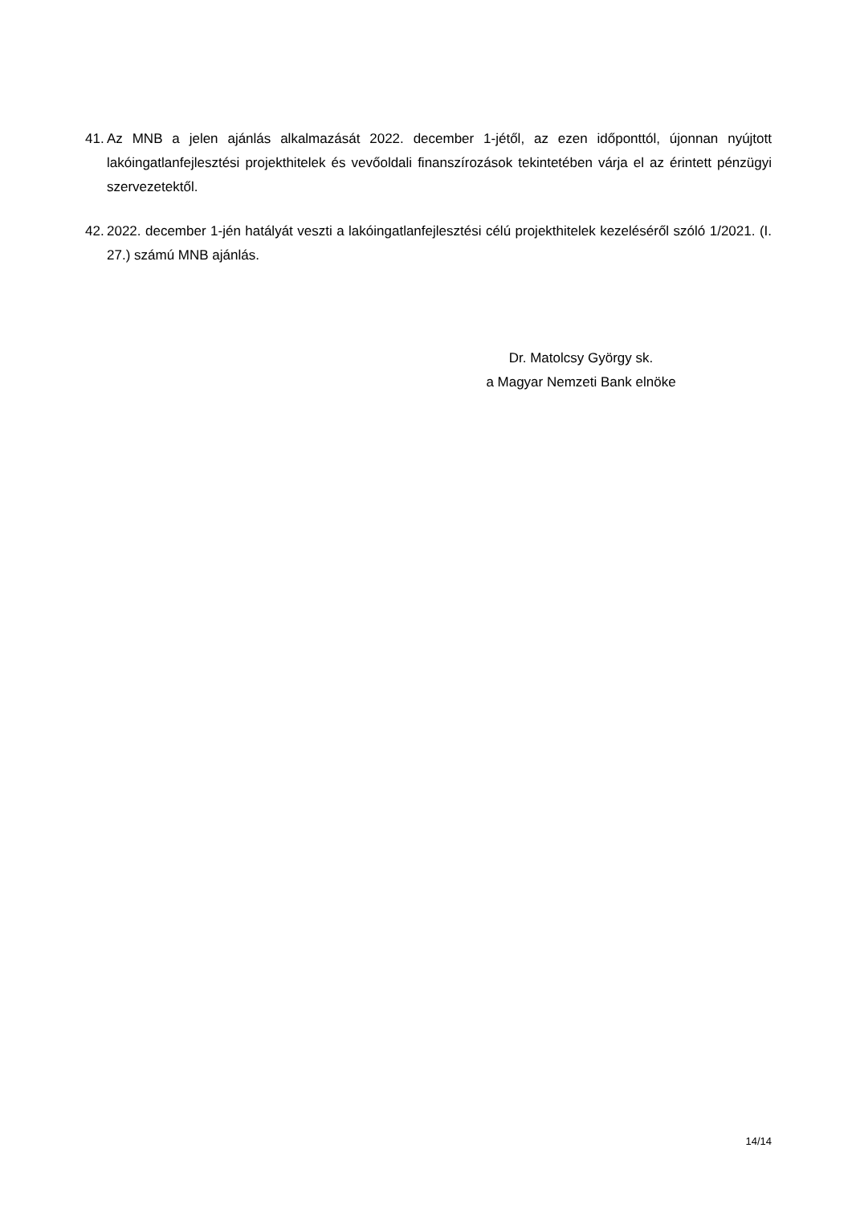41. Az MNB a jelen ajánlás alkalmazását 2022. december 1-jétől, az ezen időponttól, újonnan nyújtott lakóingatlanfejlesztési projekthitelek és vevőoldali finanszírozások tekintetében várja el az érintett pénzügyi szervezetektől.
42. 2022. december 1-jén hatályát veszti a lakóingatlanfejlesztési célú projekthitelek kezeléséről szóló 1/2021. (I. 27.) számú MNB ajánlás.
Dr. Matolcsy György sk.
a Magyar Nemzeti Bank elnöke
14/14